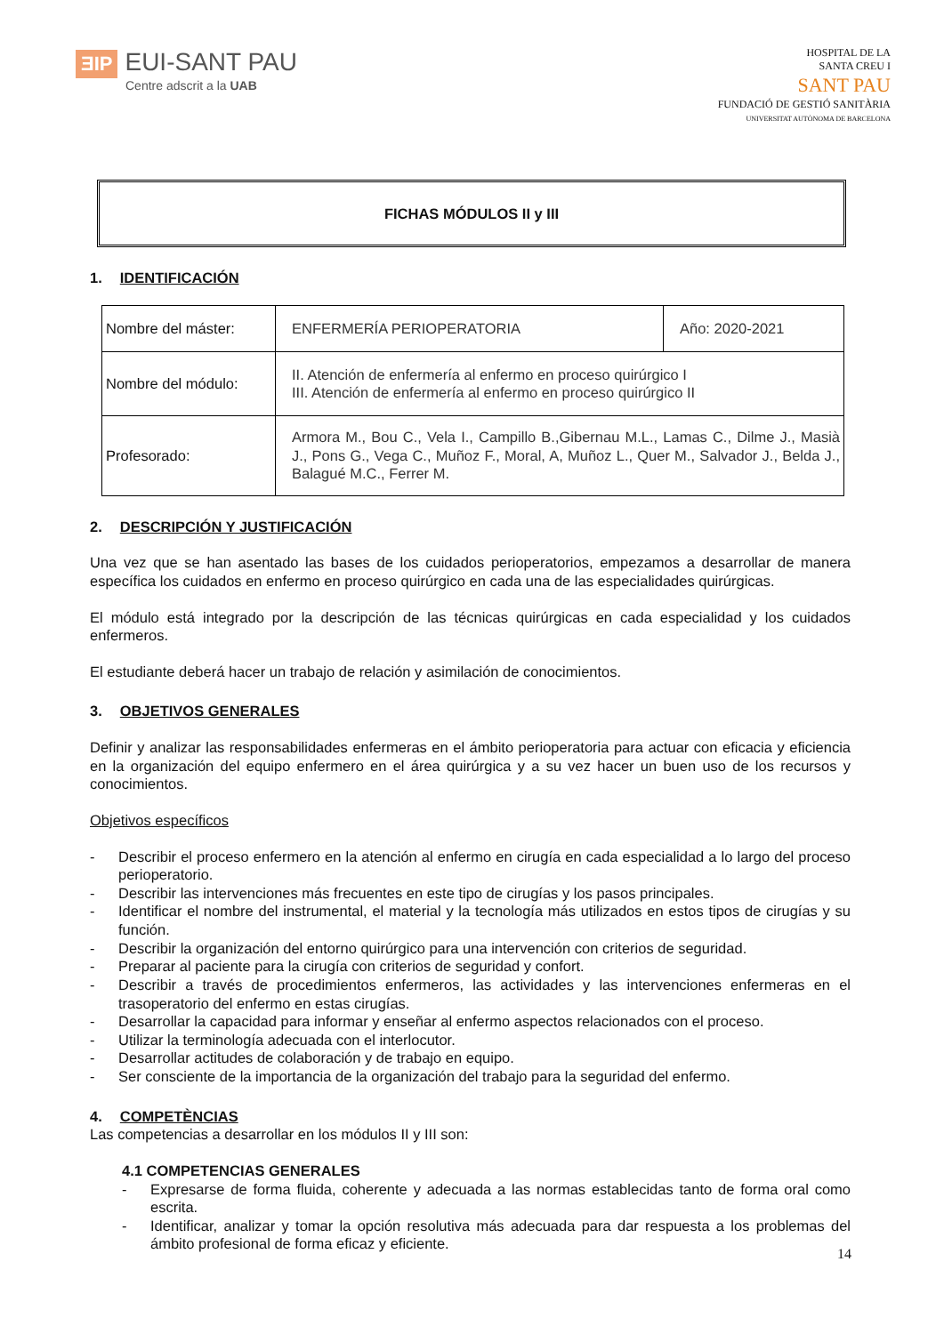ƎIP EUI-SANT PAU
Centre adscrit a la UAB
HOSPITAL DE LA
SANTA CREU I
SANT PAU
FUNDACIÓ DE GESTIÓ SANITÀRIA
UNIVERSITAT AUTÒNOMA DE BARCELONA
FICHAS MÓDULOS II y III
1. IDENTIFICACIÓN
| Nombre del máster: | ENFERMERÍA PERIOPERATORIA | Año: 2020-2021 |
| Nombre del módulo: | II. Atención de enfermería al enfermo en proceso quirúrgico I III. Atención de enfermería al enfermo en proceso quirúrgico II | |
| Profesorado: | Armora M., Bou C., Vela I., Campillo B.,Gibernau M.L., Lamas C., Dilme J., Masià J., Pons G., Vega C., Muñoz F., Moral, A, Muñoz L., Quer M., Salvador J., Belda J., Balagué M.C., Ferrer M. | |
2. DESCRIPCIÓN Y JUSTIFICACIÓN
Una vez que se han asentado las bases de los cuidados perioperatorios, empezamos a desarrollar de manera específica los cuidados en enfermo en proceso quirúrgico en cada una de las especialidades quirúrgicas.
El módulo está integrado por la descripción de las técnicas quirúrgicas en cada especialidad y los cuidados enfermeros.
El estudiante deberá hacer un trabajo de relación y asimilación de conocimientos.
3. OBJETIVOS GENERALES
Definir y analizar las responsabilidades enfermeras en el ámbito perioperatoria para actuar con eficacia y eficiencia en la organización del equipo enfermero en el área quirúrgica y a su vez hacer un buen uso de los recursos y conocimientos.
Objetivos específicos
- Describir el proceso enfermero en la atención al enfermo en cirugía en cada especialidad a lo largo del proceso perioperatorio.
- Describir las intervenciones más frecuentes en este tipo de cirugías y los pasos principales.
- Identificar el nombre del instrumental, el material y la tecnología más utilizados en estos tipos de cirugías y su función.
- Describir la organización del entorno quirúrgico para una intervención con criterios de seguridad.
- Preparar al paciente para la cirugía con criterios de seguridad y confort.
- Describir a través de procedimientos enfermeros, las actividades y las intervenciones enfermeras en el trasoperatorio del enfermo en estas cirugías.
- Desarrollar la capacidad para informar y enseñar al enfermo aspectos relacionados con el proceso.
- Utilizar la terminología adecuada con el interlocutor.
- Desarrollar actitudes de colaboración y de trabajo en equipo.
- Ser consciente de la importancia de la organización del trabajo para la seguridad del enfermo.
4. COMPETÈNCIAS
Las competencias a desarrollar en los módulos II y III son:
4.1 COMPETENCIAS GENERALES
- Expresarse de forma fluida, coherente y adecuada a las normas establecidas tanto de forma oral como escrita.
- Identificar, analizar y tomar la opción resolutiva más adecuada para dar respuesta a los problemas del ámbito profesional de forma eficaz y eficiente.
14